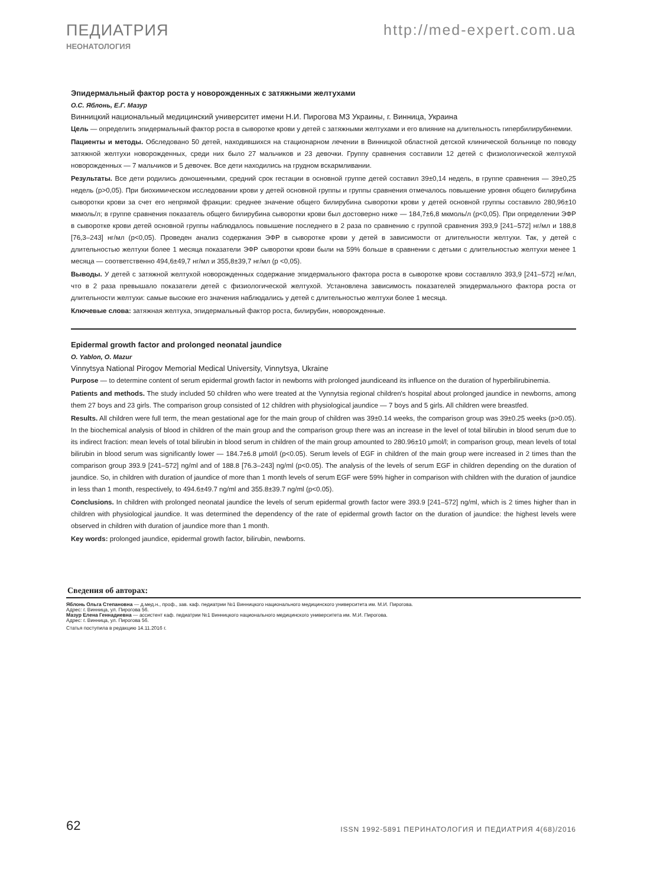ПЕДИАТРИЯ http://med-expert.com.ua
НЕОНАТОЛОГИЯ
Эпидермальный фактор роста у новорожденных с затяжными желтухами
О.С. Яблонь, Е.Г. Мазур
Винницкий национальный медицинский университет имени Н.И. Пирогова МЗ Украины, г. Винница, Украина
Цель — определить эпидермальный фактор роста в сыворотке крови у детей с затяжными желтухами и его влияние на длительность гипербилирубинемии.
Пациенты и методы. Обследовано 50 детей, находившихся на стационарном лечении в Винницкой областной детской клинической больнице по поводу затяжной желтухи новорожденных, среди них было 27 мальчиков и 23 девочки. Группу сравнения составили 12 детей с физиологической желтухой новорожденных — 7 мальчиков и 5 девочек. Все дети находились на грудном вскармливании.
Результаты. Все дети родились доношенными, средний срок гестации в основной группе детей составил 39±0,14 недель, в группе сравнения — 39±0,25 недель (p>0,05). При биохимическом исследовании крови у детей основной группы и группы сравнения отмечалось повышение уровня общего билирубина сыворотки крови за счет его непрямой фракции: среднее значение общего билирубина сыворотки крови у детей основной группы составило 280,96±10 мкмоль/л; в группе сравнения показатель общего билирубина сыворотки крови был достоверно ниже — 184,7±6,8 мкмоль/л (p<0,05). При определении ЭФР в сыворотке крови детей основной группы наблюдалось повышение последнего в 2 раза по сравнению с группой сравнения 393,9 [241–572] нг/мл и 188,8 [76,3–243] нг/мл (p<0,05). Проведен анализ содержания ЭФР в сыворотке крови у детей в зависимости от длительности желтухи. Так, у детей с длительностью желтухи более 1 месяца показатели ЭФР сыворотки крови были на 59% больше в сравнении с детьми с длительностью желтухи менее 1 месяца — соответственно 494,6±49,7 нг/мл и 355,8±39,7 нг/мл (p <0,05).
Выводы. У детей с затяжной желтухой новорожденных содержание эпидермального фактора роста в сыворотке крови составляло 393,9 [241–572] нг/мл, что в 2 раза превышало показатели детей с физиологической желтухой. Установлена зависимость показателей эпидермального фактора роста от длительности желтухи: самые высокие его значения наблюдались у детей с длительностью желтухи более 1 месяца.
Ключевые слова: затяжная желтуха, эпидермальный фактор роста, билирубин, новорожденные.
Epidermal growth factor and prolonged neonatal jaundice
O. Yablon, O. Mazur
Vinnytsya National Pirogov Memorial Medical University, Vinnytsya, Ukraine
Purpose — to determine content of serum epidermal growth factor in newborns with prolonged jaundiceand its influence on the duration of hyperbilirubinemia.
Patients and methods. The study included 50 children who were treated at the Vynnytsia regional children's hospital about prolonged jaundice in newborns, among them 27 boys and 23 girls. The comparison group consisted of 12 children with physiological jaundice — 7 boys and 5 girls. All children were breastfed.
Results. All children were full term, the mean gestational age for the main group of children was 39±0.14 weeks, the comparison group was 39±0.25 weeks (p>0.05). In the biochemical analysis of blood in children of the main group and the comparison group there was an increase in the level of total bilirubin in blood serum due to its indirect fraction: mean levels of total bilirubin in blood serum in children of the main group amounted to 280.96±10 μmol/l; in comparison group, mean levels of total bilirubin in blood serum was significantly lower — 184.7±6.8 μmol/l (p<0.05). Serum levels of EGF in children of the main group were increased in 2 times than the comparison group 393.9 [241–572] ng/ml and of 188.8 [76.3–243] ng/ml (p<0.05). The analysis of the levels of serum EGF in children depending on the duration of jaundice. So, in children with duration of jaundice of more than 1 month levels of serum EGF were 59% higher in comparison with children with the duration of jaundice in less than 1 month, respectively, to 494.6±49.7 ng/ml and 355.8±39.7 ng/ml (p<0.05).
Conclusions. In children with prolonged neonatal jaundice the levels of serum epidermal growth factor were 393.9 [241–572] ng/ml, which is 2 times higher than in children with physiological jaundice. It was determined the dependency of the rate of epidermal growth factor on the duration of jaundice: the highest levels were observed in children with duration of jaundice more than 1 month.
Key words: prolonged jaundice, epidermal growth factor, bilirubin, newborns.
Сведения об авторах:
Яблонь Ольга Степановна — д.мед.н., проф., зав. каф. педиатрии №1 Винницкого национального медицинского университета им. М.И. Пирогова.
Адрес: г. Винница, ул. Пирогова 56.
Мазур Елена Геннадиевна — ассистент каф. педиатрии №1 Винницкого национального медицинского университета им. М.И. Пирогова.
Адрес: г. Винница, ул. Пирогова 56.
Статья поступила в редакцию 14.11.2016 г.
62
ISSN 1992-5891 ПЕРИНАТОЛОГИЯ И ПЕДИАТРИЯ 4(68)/2016